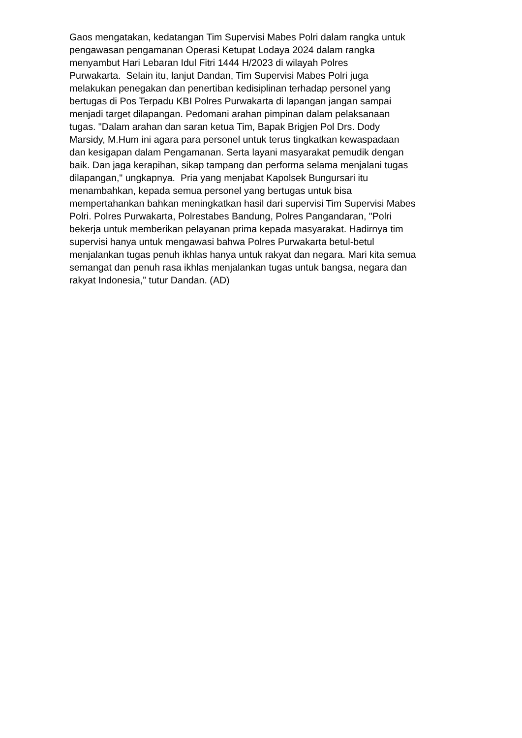Gaos mengatakan, kedatangan Tim Supervisi Mabes Polri dalam rangka untuk
pengawasan pengamanan Operasi Ketupat Lodaya 2024 dalam rangka
menyambut Hari Lebaran Idul Fitri 1444 H/2023 di wilayah Polres
Purwakarta. Selain itu, lanjut Dandan, Tim Supervisi Mabes Polri juga
melakukan penegakan dan penertiban kedisiplinan terhadap personel yang
bertugas di Pos Terpadu KBI Polres Purwakarta di lapangan jangan sampai
menjadi target dilapangan. Pedomani arahan pimpinan dalam pelaksanaan
tugas. "Dalam arahan dan saran ketua Tim, Bapak Brigjen Pol Drs. Dody
Marsidy, M.Hum ini agara para personel untuk terus tingkatkan kewaspadaan
dan kesigapan dalam Pengamanan. Serta layani masyarakat pemudik dengan
baik. Dan jaga kerapihan, sikap tampang dan performa selama menjalani tugas
dilapangan," ungkapnya. Pria yang menjabat Kapolsek Bungursari itu
menambahkan, kepada semua personel yang bertugas untuk bisa
mempertahankan bahkan meningkatkan hasil dari supervisi Tim Supervisi Mabes
Polri. Polres Purwakarta, Polrestabes Bandung, Polres Pangandaran, "Polri
bekerja untuk memberikan pelayanan prima kepada masyarakat. Hadirnya tim
supervisi hanya untuk mengawasi bahwa Polres Purwakarta betul-betul
menjalankan tugas penuh ikhlas hanya untuk rakyat dan negara. Mari kita semua
semangat dan penuh rasa ikhlas menjalankan tugas untuk bangsa, negara dan
rakyat Indonesia,” tutur Dandan. (AD)